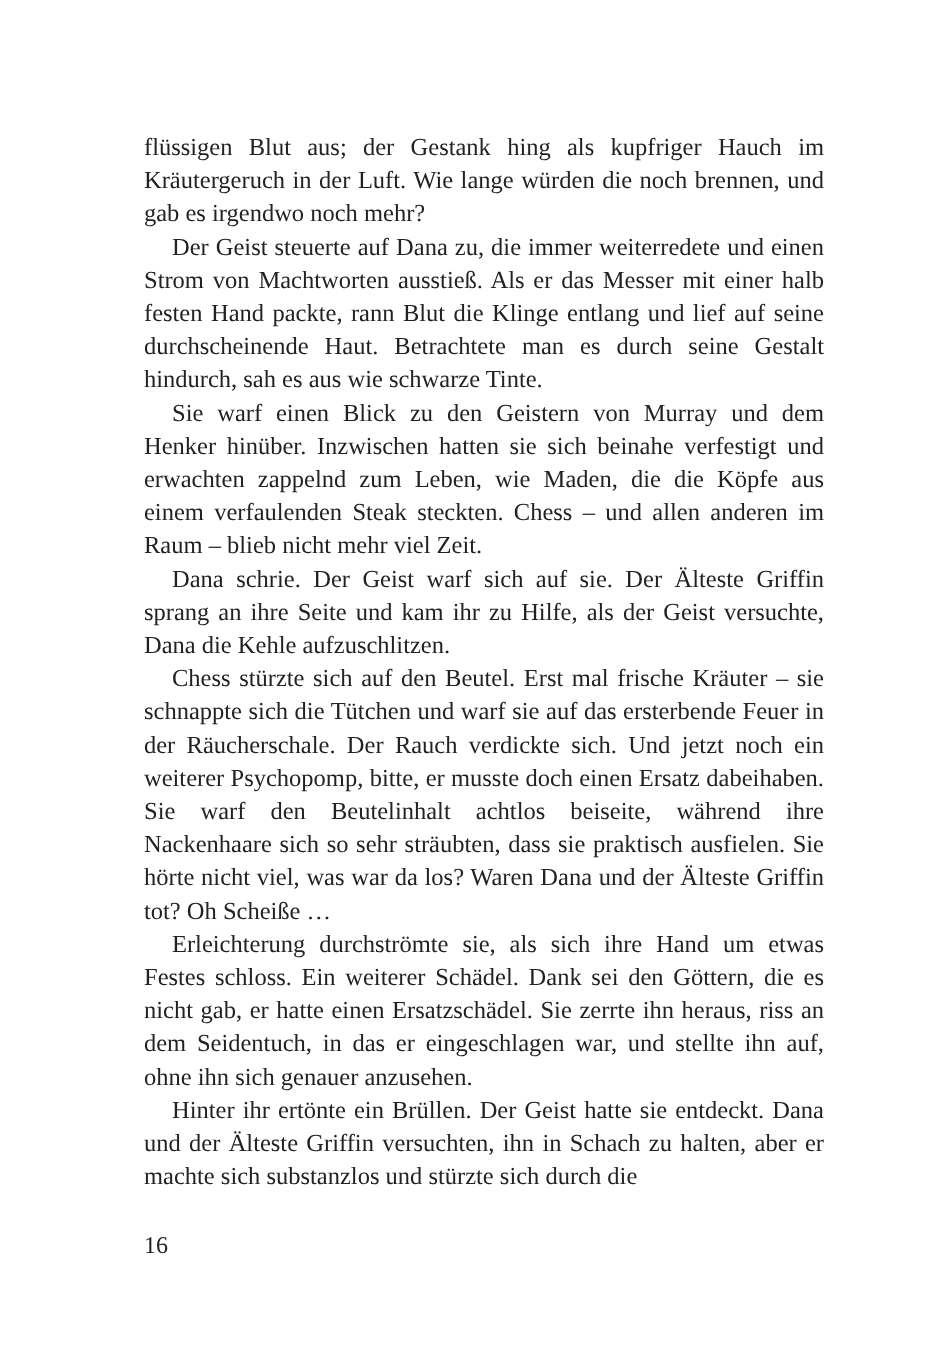flüssigen Blut aus; der Gestank hing als kupfriger Hauch im Kräutergeruch in der Luft. Wie lange würden die noch brennen, und gab es irgendwo noch mehr?
Der Geist steuerte auf Dana zu, die immer weiterredete und einen Strom von Machtworten ausstieß. Als er das Messer mit einer halb festen Hand packte, rann Blut die Klinge entlang und lief auf seine durchscheinende Haut. Betrachtete man es durch seine Gestalt hindurch, sah es aus wie schwarze Tinte.
Sie warf einen Blick zu den Geistern von Murray und dem Henker hinüber. Inzwischen hatten sie sich beinahe verfestigt und erwachten zappelnd zum Leben, wie Maden, die die Köpfe aus einem verfaulenden Steak steckten. Chess – und allen anderen im Raum – blieb nicht mehr viel Zeit.
Dana schrie. Der Geist warf sich auf sie. Der Älteste Griffin sprang an ihre Seite und kam ihr zu Hilfe, als der Geist versuchte, Dana die Kehle aufzuschlitzen.
Chess stürzte sich auf den Beutel. Erst mal frische Kräuter – sie schnappte sich die Tütchen und warf sie auf das ersterbende Feuer in der Räucherschale. Der Rauch verdickte sich. Und jetzt noch ein weiterer Psychopomp, bitte, er musste doch einen Ersatz dabeihaben. Sie warf den Beutelinhalt achtlos beiseite, während ihre Nackenhaare sich so sehr sträubten, dass sie praktisch ausfielen. Sie hörte nicht viel, was war da los? Waren Dana und der Älteste Griffin tot? Oh Scheiße …
Erleichterung durchströmte sie, als sich ihre Hand um etwas Festes schloss. Ein weiterer Schädel. Dank sei den Göttern, die es nicht gab, er hatte einen Ersatzschädel. Sie zerrte ihn heraus, riss an dem Seidentuch, in das er eingeschlagen war, und stellte ihn auf, ohne ihn sich genauer anzusehen.
Hinter ihr ertönte ein Brüllen. Der Geist hatte sie entdeckt. Dana und der Älteste Griffin versuchten, ihn in Schach zu halten, aber er machte sich substanzlos und stürzte sich durch die
16